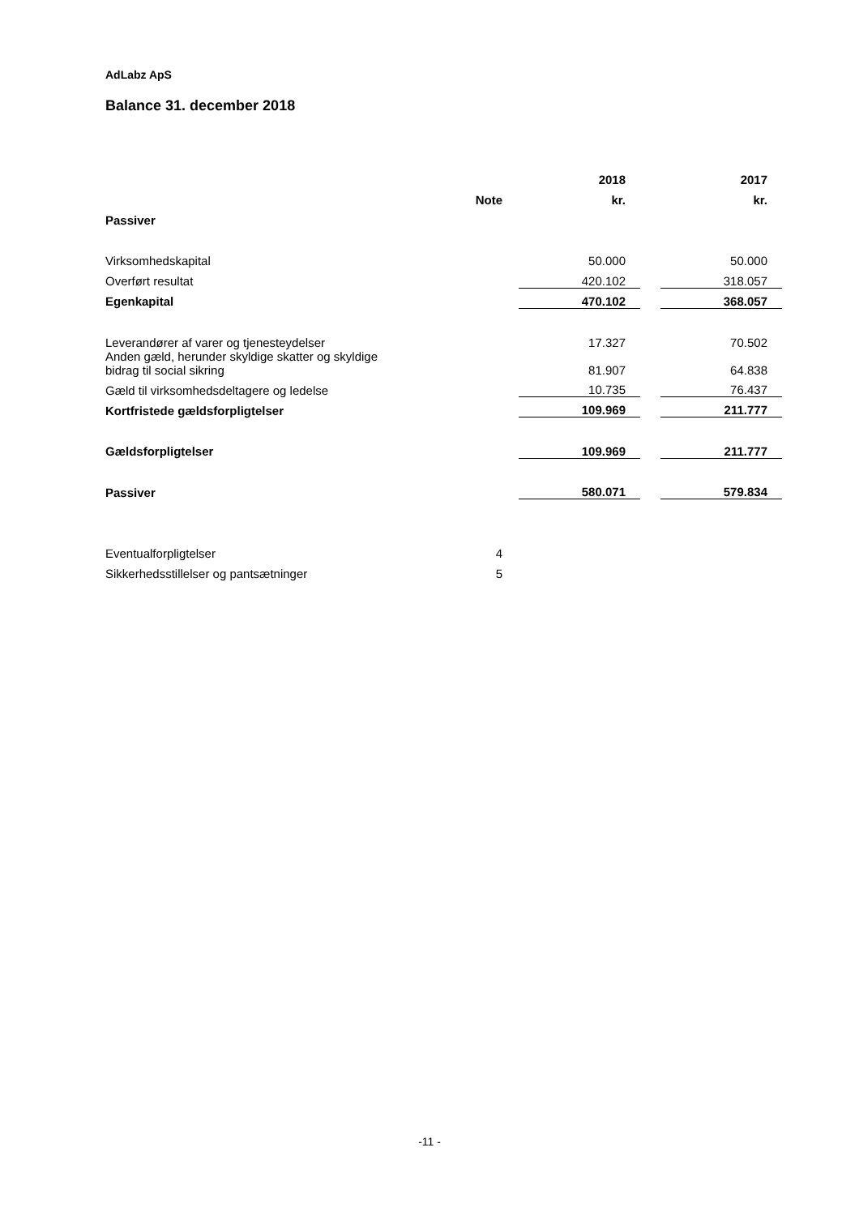AdLabz ApS
Balance 31. december 2018
| | | | 2018 | | 2017 |
| --- | --- | --- | --- | --- | --- |
| | Note | | kr. | | kr. |
| Passiver | | | | | |
| Virksomhedskapital | | | 50.000 | | 50.000 |
| Overført resultat | | | 420.102 | | 318.057 |
| Egenkapital | | | 470.102 | | 368.057 |
| Leverandører af varer og tjenesteydelser | | | 17.327 | | 70.502 |
| Anden gæld, herunder skyldige skatter og skyldige bidrag til social sikring | | | 81.907 | | 64.838 |
| Gæld til virksomhedsdeltagere og ledelse | | | 10.735 | | 76.437 |
| Kortfristede gældsforpligtelser | | | 109.969 | | 211.777 |
| Gældsforpligtelser | | | 109.969 | | 211.777 |
| Passiver | | | 580.071 | | 579.834 |
| Eventualforpligtelser | 4 | | | | |
| Sikkerhedsstillelser og pantsætninger | 5 | | | | |
-11 -